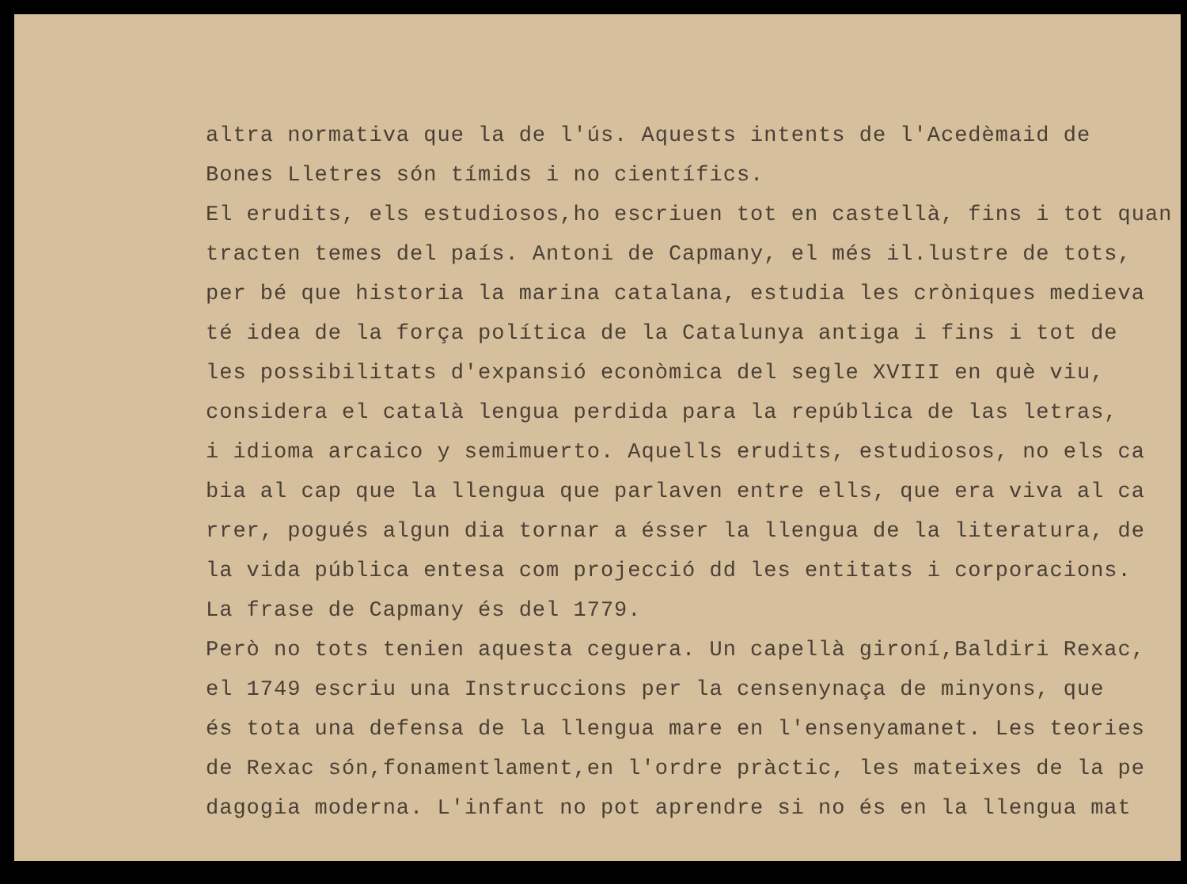altra normativa que la de l'ús. Aquests intents de l'Acedèmaid de
Bones Lletres són tímids i no científics.
El erudits, els estudiosos,ho escriuen tot en castellà, fins i tot quan
tracten temes del país. Antoni de Capmany, el més il.lustre de tots,
per bé que historia la marina catalana, estudia les cròniques medieva
té idea de la força política de la Catalunya antiga i fins i tot de
les possibilitats d'expansió econòmica del segle XVIII en què viu,
considera el català lengua perdida para la república de las letras,
i idioma arcaico y semimuerto. Aquells erudits, estudiosos, no els ca
bia al cap que la llengua que parlaven entre ells, que era viva al ca
rrer, pogués algun dia tornar a ésser la llengua de la literatura, de
la vida pública entesa com projecció dd les entitats i corporacions.
La frase de Capmany és del 1779.
Però no tots tenien aquesta ceguera. Un capellà gironí,Baldiri Rexac,
el 1749 escriu una Instruccions per la censenynaça de minyons, que
és tota una defensa de la llengua mare en l'ensenyamanet. Les teories
de Rexac són,fonamentlament,en l'ordre pràctic, les mateixes de la pe
dagogia moderna. L'infant no pot aprendre si no és en la llengua mat